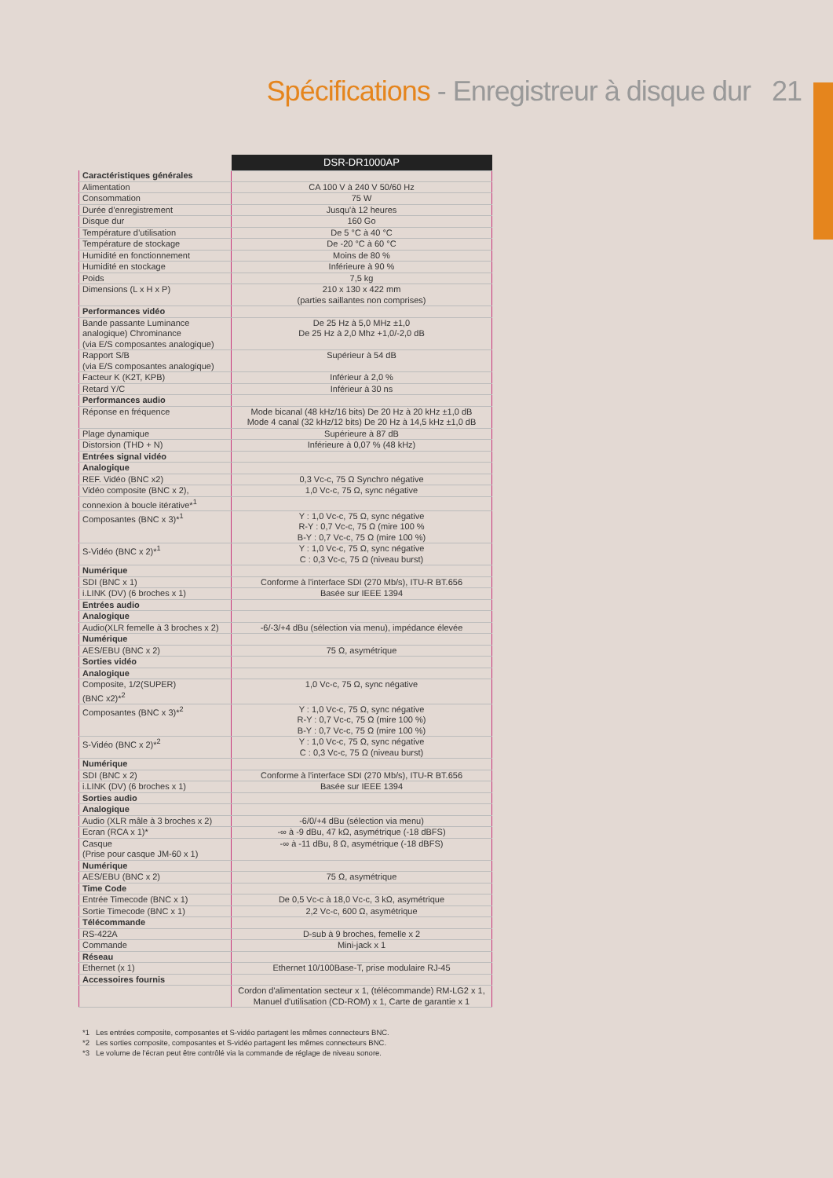Spécifications - Enregistreur à disque dur 21
| | DSR-DR1000AP |
| Caractéristiques générales | |
| Alimentation | CA 100 V à 240 V 50/60 Hz |
| Consommation | 75 W |
| Durée d’enregistrement | Jusqu'à 12 heures |
| Disque dur | 160 Go |
| Température d’utilisation | De 5 °C à 40 °C |
| Température de stockage | De -20 °C à 60 °C |
| Humidité en fonctionnement | Moins de 80 % |
| Humidité en stockage | Inférieure à 90 % |
| Poids | 7,5 kg |
| Dimensions (L x H x P) | 210 x 130 x 422 mm (parties saillantes non comprises) |
| Performances vidéo | |
| Bande passante Luminance analogique) Chrominance (via E/S composantes analogique) | De 25 Hz à 5,0 MHz ±1,0 De 25 Hz à 2,0 Mhz +1,0/-2,0 dB |
| Rapport S/B (via E/S composantes analogique) | Supérieur à 54 dB |
| Facteur K (K2T, KPB) | Inférieur à 2,0 % |
| Retard Y/C | Inférieur à 30 ns |
| Performances audio | |
| Réponse en fréquence | Mode bicanal (48 kHz/16 bits) De 20 Hz à 20 kHz ±1,0 dB Mode 4 canal (32 kHz/12 bits) De 20 Hz à 14,5 kHz ±1,0 dB |
| Plage dynamique | Supérieure à 87 dB |
| Distorsion (THD + N) | Inférieure à 0,07 % (48 kHz) |
| Entrées signal vidéo | |
| Analogique | |
| REF. Vidéo (BNC x2) | 0,3 Vc-c, 75 Ω Synchro négative |
| Vidéo composite (BNC x 2), | 1,0 Vc-c, 75 Ω, sync négative |
| connexion à boucle itérative*<sup>1</sup> | |
| Composantes (BNC x 3)*<sup>1</sup> | Y : 1,0 Vc-c, 75 Ω, sync négative R-Y : 0,7 Vc-c, 75 Ω (mire 100 % B-Y : 0,7 Vc-c, 75 Ω (mire 100 %) |
| S-Vidéo (BNC x 2)*<sup>1</sup> | Y : 1,0 Vc-c, 75 Ω, sync négative C : 0,3 Vc-c, 75 Ω (niveau burst) |
| Numérique | |
| SDI (BNC x 1) | Conforme à l'interface SDI (270 Mb/s), ITU-R BT.656 |
| i.LINK (DV) (6 broches x 1) | Basée sur IEEE 1394 |
| Entrées audio | |
| Analogique | |
| Audio(XLR femelle à 3 broches x 2) | -6/-3/+4 dBu (sélection via menu), impédance élevée |
| Numérique | |
| AES/EBU (BNC x 2) | 75 Ω, asymétrique |
| Sorties vidéo | |
| Analogique | |
| Composite, 1/2(SUPER) (BNC x2)*<sup>2</sup> | 1,0 Vc-c, 75 Ω, sync négative |
| Composantes (BNC x 3)*<sup>2</sup> | Y : 1,0 Vc-c, 75 Ω, sync négative R-Y : 0,7 Vc-c, 75 Ω (mire 100 %) B-Y : 0,7 Vc-c, 75 Ω (mire 100 %) |
| S-Vidéo (BNC x 2)*<sup>2</sup> | Y : 1,0 Vc-c, 75 Ω, sync négative C : 0,3 Vc-c, 75 Ω (niveau burst) |
| Numérique | |
| SDI (BNC x 2) | Conforme à l'interface SDI (270 Mb/s), ITU-R BT.656 |
| i.LINK (DV) (6 broches x 1) | Basée sur IEEE 1394 |
| Sorties audio | |
| Analogique | |
| Audio (XLR mâle à 3 broches x 2) | -6/0/+4 dBu (sélection via menu) |
| Ecran (RCA x 1)* | -∞ à -9 dBu, 47 kΩ, asymétrique (-18 dBFS) |
| Casque (Prise pour casque JM-60 x 1) | -∞ à -11 dBu, 8 Ω, asymétrique (-18 dBFS) |
| Numérique | |
| AES/EBU (BNC x 2) | 75 Ω, asymétrique |
| Time Code | |
| Entrée Timecode (BNC x 1) | De 0,5 Vc-c à 18,0 Vc-c, 3 kΩ, asymétrique |
| Sortie Timecode (BNC x 1) | 2,2 Vc-c, 600 Ω, asymétrique |
| Télécommande | |
| RS-422A | D-sub à 9 broches, femelle x 2 |
| Commande | Mini-jack x 1 |
| Réseau | |
| Ethernet (x 1) | Ethernet 10/100Base-T, prise modulaire RJ-45 |
| Accessoires fournis | |
| | Cordon d'alimentation secteur x 1, (télécommande) RM-LG2 x 1, Manuel d'utilisation (CD-ROM) x 1, Carte de garantie x 1 |
*1 Les entrées composite, composantes et S-vidéo partagent les mêmes connecteurs BNC.
*2 Les sorties composite, composantes et S-vidéo partagent les mêmes connecteurs BNC.
*3 Le volume de l'écran peut être contrôlé via la commande de réglage de niveau sonore.